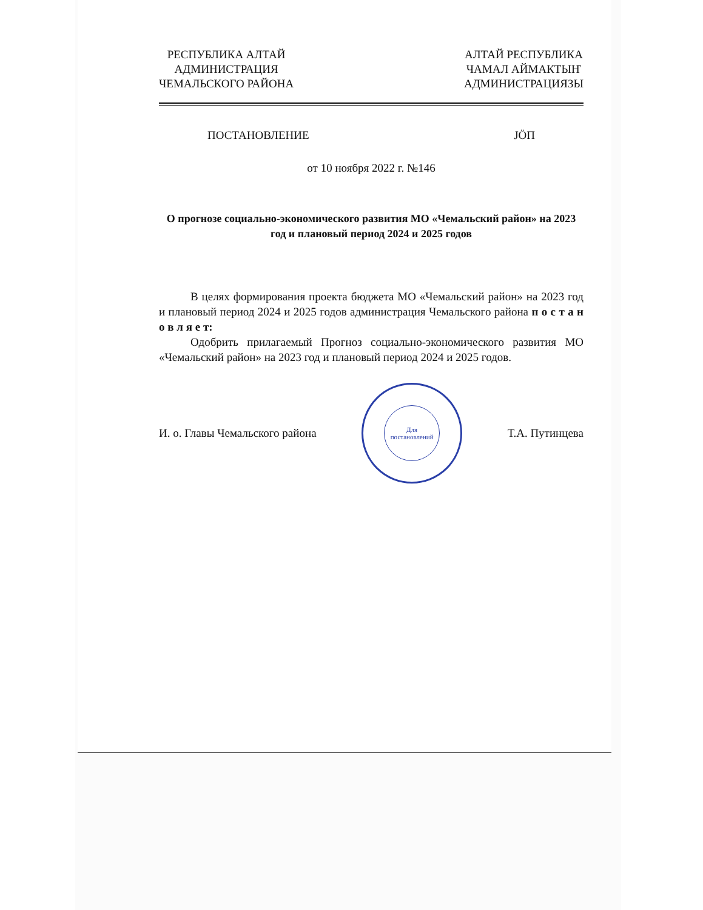РЕСПУБЛИКА АЛТАЙ
АДМИНИСТРАЦИЯ
ЧЕМАЛЬСКОГО РАЙОНА
АЛТАЙ РЕСПУБЛИКА
ЧАМАЛ АЙМАКТЫҤ
АДМИНИСТРАЦИЯЗЫ
ПОСТАНОВЛЕНИЕ JÖП
от 10 ноября 2022 г. №146
О прогнозе социально-экономического развития МО «Чемальский район» на 2023 год и плановый период 2024 и 2025 годов
В целях формирования проекта бюджета МО «Чемальский район» на 2023 год и плановый период 2024 и 2025 годов администрация Чемальского района п о с т а н о в л я е т:
Одобрить прилагаемый Прогноз социально-экономического развития МО «Чемальский район» на 2023 год и плановый период 2024 и 2025 годов.
И. о. Главы Чемальского района
Для
постановлений
Т.А. Путинцева